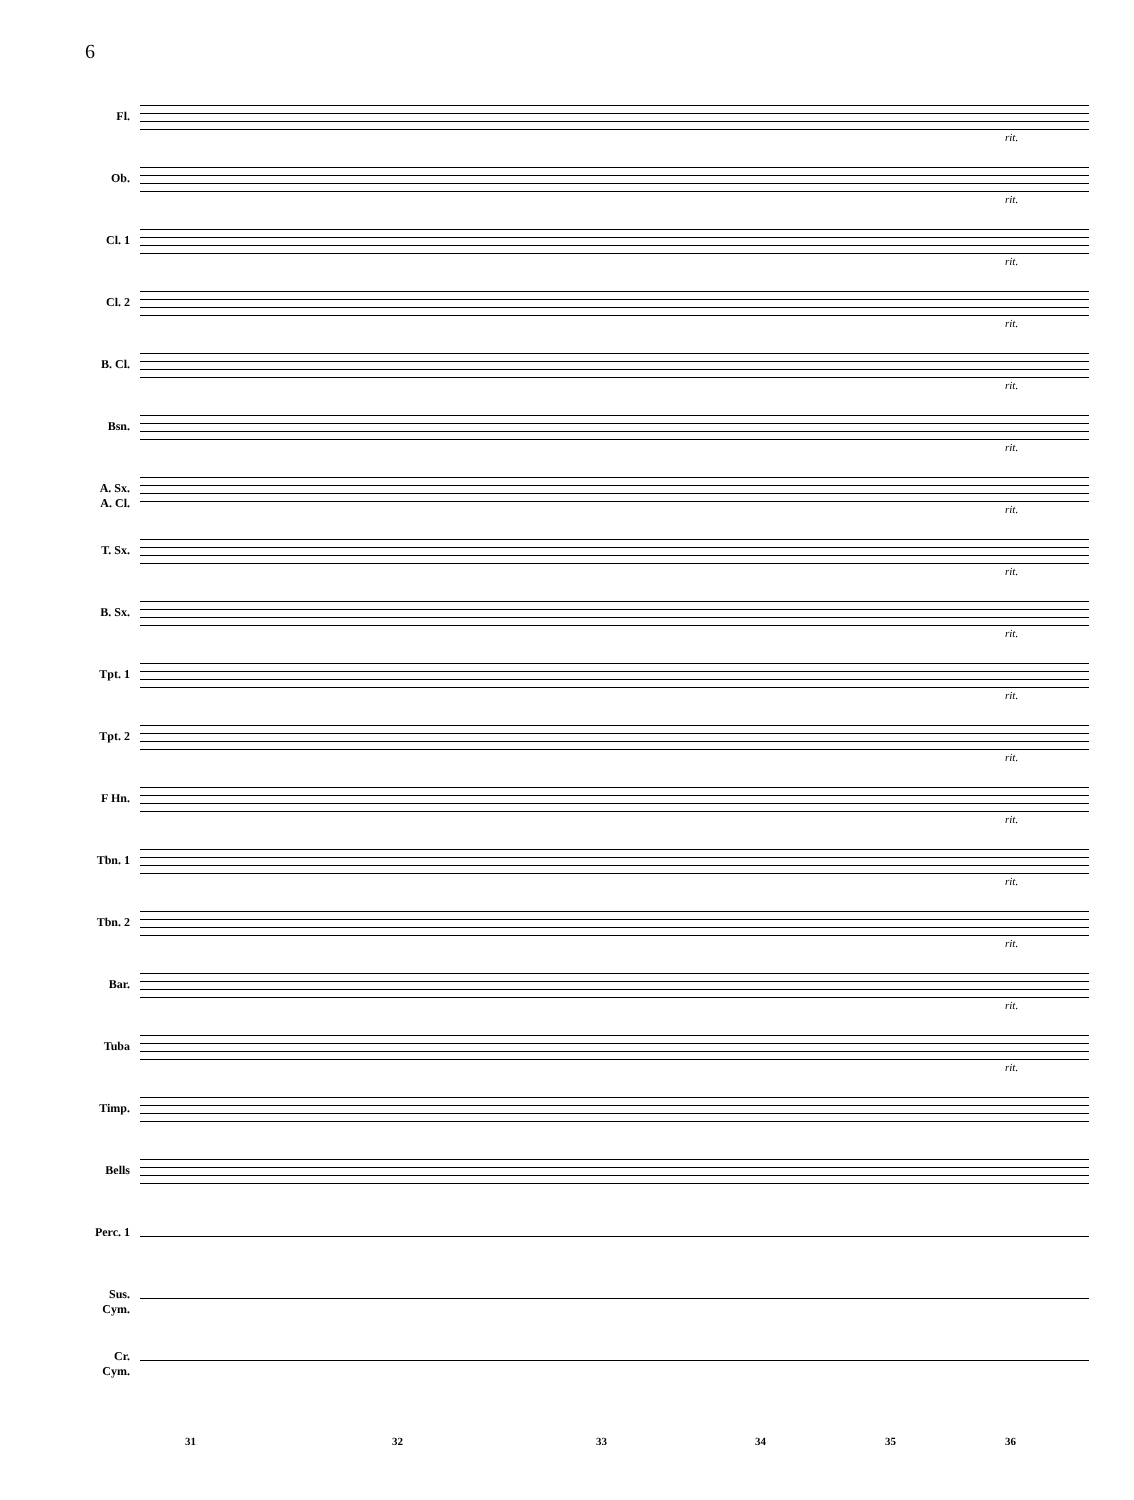6
Fl.
rit.
Ob.
rit.
Cl. 1
rit.
Cl. 2
rit.
B. Cl.
rit.
Bsn.
rit.
A. Sx.
A. Cl.
rit.
T. Sx.
rit.
B. Sx.
rit.
Tpt. 1
rit.
Tpt. 2
rit.
F Hn.
rit.
Tbn. 1
rit.
Tbn. 2
rit.
Bar.
rit.
Tuba
rit.
Timp.
Bells
Perc. 1
Sus.
Cym.
Cr.
Cym.
31 32 33 34 35 36